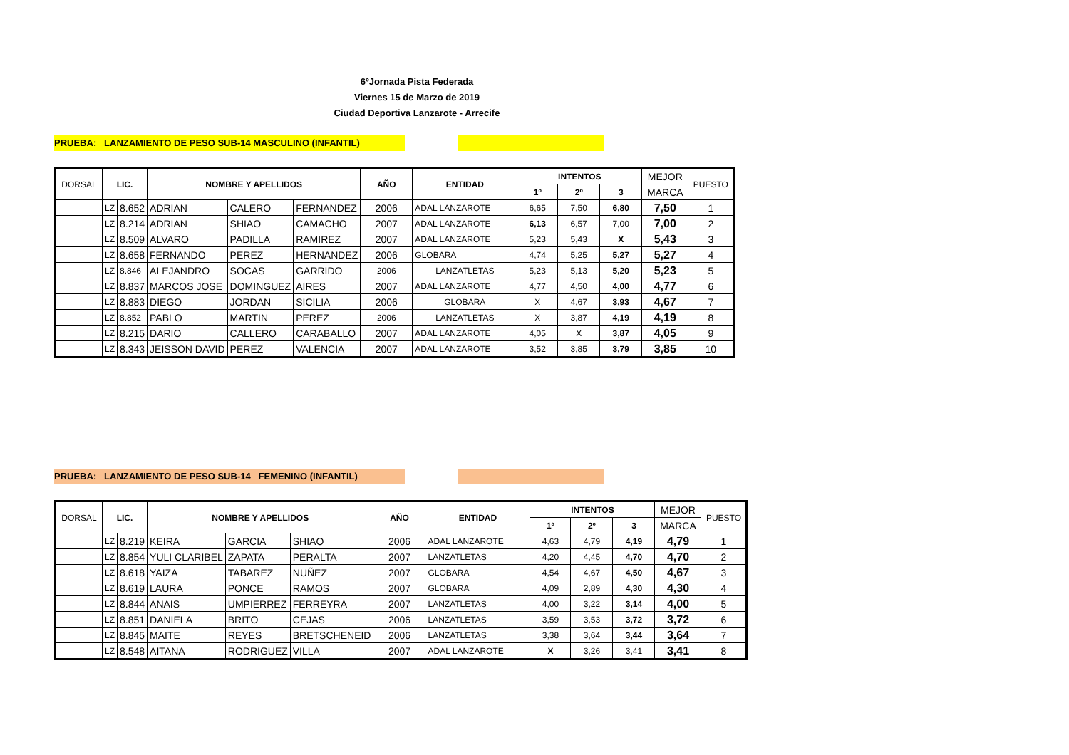6ºJornada Pista Federada
Viernes 15 de Marzo de 2019
Ciudad Deportiva Lanzarote - Arrecife
PRUEBA: LANZAMIENTO DE PESO SUB-14 MASCULINO (INFANTIL)
| DORSAL | LIC. | | NOMBRE Y APELLIDOS | | | AÑO | ENTIDAD | INTENTOS | | | MEJOR | PUESTO |
| --- | --- | --- | --- | --- | --- | --- | --- | --- | --- | --- | --- | --- |
| | | | | | | | | 1º | 2º | 3 | MARCA | |
| | LZ | 8.652 | ADRIAN | CALERO | FERNANDEZ | 2006 | ADAL LANZAROTE | 6,65 | 7,50 | 6,80 | 7,50 | 1 |
| | LZ | 8.214 | ADRIAN | SHIAO | CAMACHO | 2007 | ADAL LANZAROTE | 6,13 | 6,57 | 7,00 | 7,00 | 2 |
| | LZ | 8.509 | ALVARO | PADILLA | RAMIREZ | 2007 | ADAL LANZAROTE | 5,23 | 5,43 | X | 5,43 | 3 |
| | LZ | 8.658 | FERNANDO | PEREZ | HERNANDEZ | 2006 | GLOBARA | 4,74 | 5,25 | 5,27 | 5,27 | 4 |
| | LZ | 8.846 | ALEJANDRO | SOCAS | GARRIDO | 2006 | LANZATLETAS | 5,23 | 5,13 | 5,20 | 5,23 | 5 |
| | LZ | 8.837 | MARCOS JOSE | DOMINGUEZ | AIRES | 2007 | ADAL LANZAROTE | 4,77 | 4,50 | 4,00 | 4,77 | 6 |
| | LZ | 8.883 | DIEGO | JORDAN | SICILIA | 2006 | GLOBARA | X | 4,67 | 3,93 | 4,67 | 7 |
| | LZ | 8.852 | PABLO | MARTIN | PEREZ | 2006 | LANZATLETAS | X | 3,87 | 4,19 | 4,19 | 8 |
| | LZ | 8.215 | DARIO | CALLERO | CARABALLO | 2007 | ADAL LANZAROTE | 4,05 | X | 3,87 | 4,05 | 9 |
| | LZ | 8.343 | JEISSON DAVID | PEREZ | VALENCIA | 2007 | ADAL LANZAROTE | 3,52 | 3,85 | 3,79 | 3,85 | 10 |
PRUEBA: LANZAMIENTO DE PESO SUB-14 FEMENINO (INFANTIL)
| DORSAL | LIC. | | NOMBRE Y APELLIDOS | | | AÑO | ENTIDAD | INTENTOS | | | MEJOR | PUESTO |
| --- | --- | --- | --- | --- | --- | --- | --- | --- | --- | --- | --- | --- |
| | | | | | | | | 1º | 2º | 3 | MARCA | |
| | LZ | 8.219 | KEIRA | GARCIA | SHIAO | 2006 | ADAL LANZAROTE | 4,63 | 4,79 | 4,19 | 4,79 | 1 |
| | LZ | 8.854 | YULI CLARIBEL | ZAPATA | PERALTA | 2007 | LANZATLETAS | 4,20 | 4,45 | 4,70 | 4,70 | 2 |
| | LZ | 8.618 | YAIZA | TABAREZ | NUÑEZ | 2007 | GLOBARA | 4,54 | 4,67 | 4,50 | 4,67 | 3 |
| | LZ | 8.619 | LAURA | PONCE | RAMOS | 2007 | GLOBARA | 4,09 | 2,89 | 4,30 | 4,30 | 4 |
| | LZ | 8.844 | ANAIS | UMPIERREZ | FERREYRA | 2007 | LANZATLETAS | 4,00 | 3,22 | 3,14 | 4,00 | 5 |
| | LZ | 8.851 | DANIELA | BRITO | CEJAS | 2006 | LANZATLETAS | 3,59 | 3,53 | 3,72 | 3,72 | 6 |
| | LZ | 8.845 | MAITE | REYES | BRETSCHENEID | 2006 | LANZATLETAS | 3,38 | 3,64 | 3,44 | 3,64 | 7 |
| | LZ | 8.548 | AITANA | RODRIGUEZ | VILLA | 2007 | ADAL LANZAROTE | X | 3,26 | 3,41 | 3,41 | 8 |